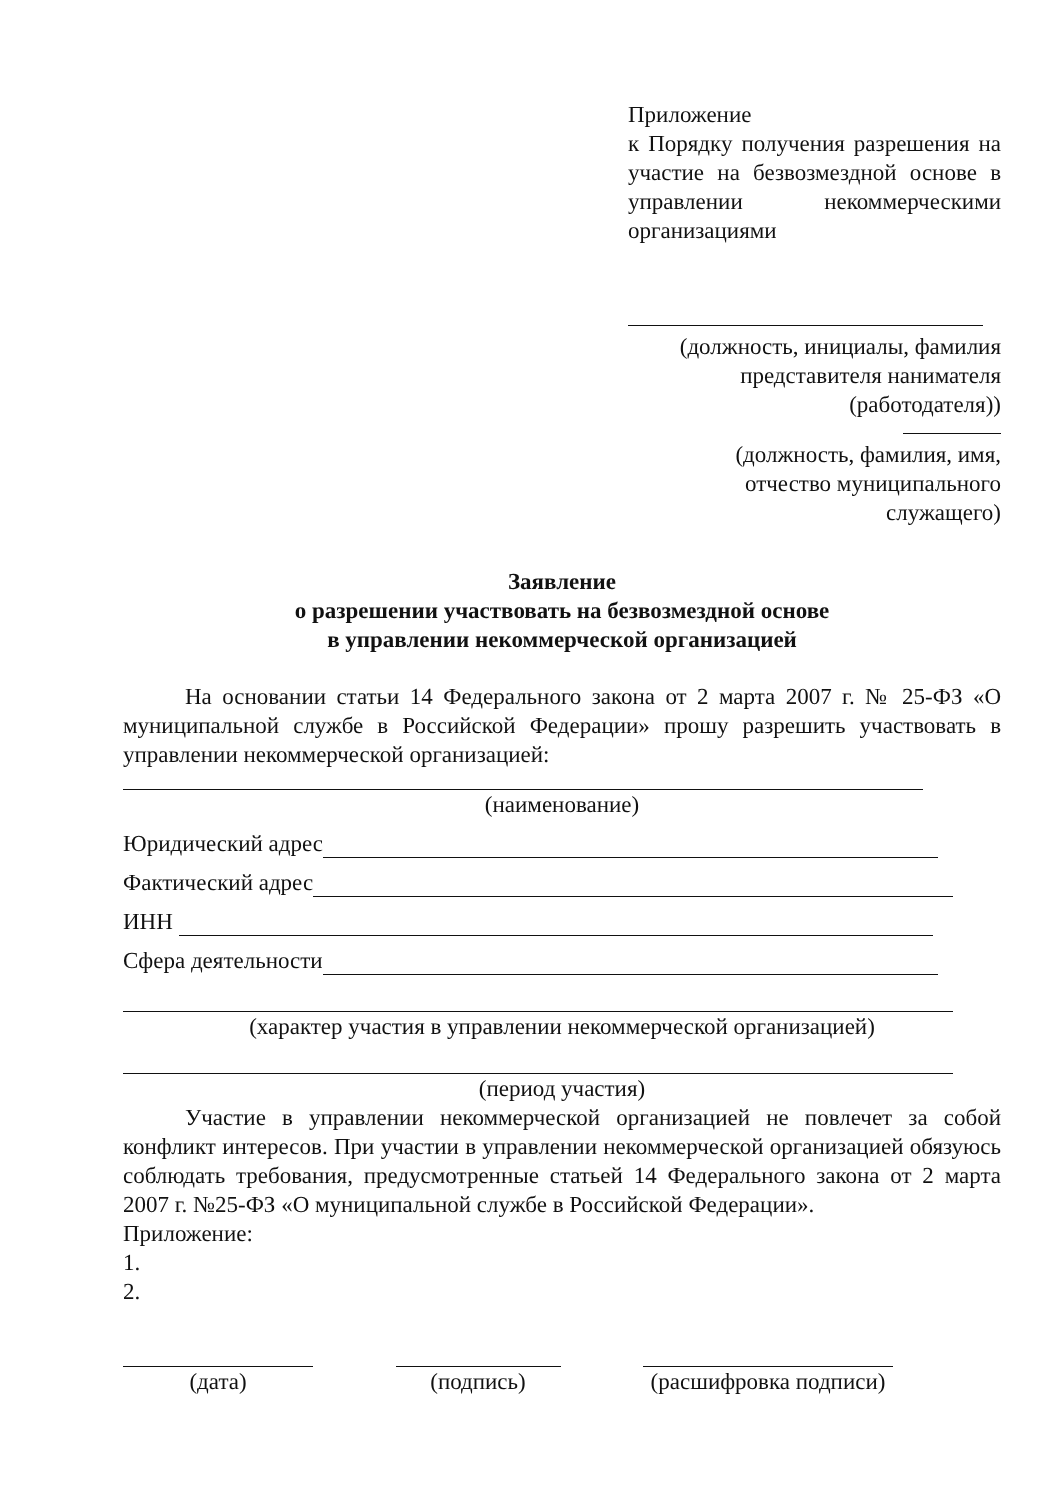Приложение
к Порядку получения разрешения на участие на безвозмездной основе в управлении некоммерческими организациями
(должность, инициалы, фамилия
представителя нанимателя
(работодателя))
(должность, фамилия, имя,
отчество муниципального
служащего)
Заявление
о разрешении участвовать на безвозмездной основе
в управлении некоммерческой организацией
На основании статьи 14 Федерального закона от 2 марта 2007 г. № 25-ФЗ «О муниципальной службе в Российской Федерации» прошу разрешить участвовать в управлении некоммерческой организацией:
(наименование)
Юридический адрес
Фактический адрес
ИНН
Сфера деятельности
(характер участия в управлении некоммерческой организацией)
(период участия)
Участие в управлении некоммерческой организацией не повлечет за собой конфликт интересов. При участии в управлении некоммерческой организацией обязуюсь соблюдать требования, предусмотренные статьей 14 Федерального закона от 2 марта 2007 г. №25-ФЗ «О муниципальной службе в Российской Федерации».
Приложение:
1.
2.
(дата) (подпись) (расшифровка подписи)